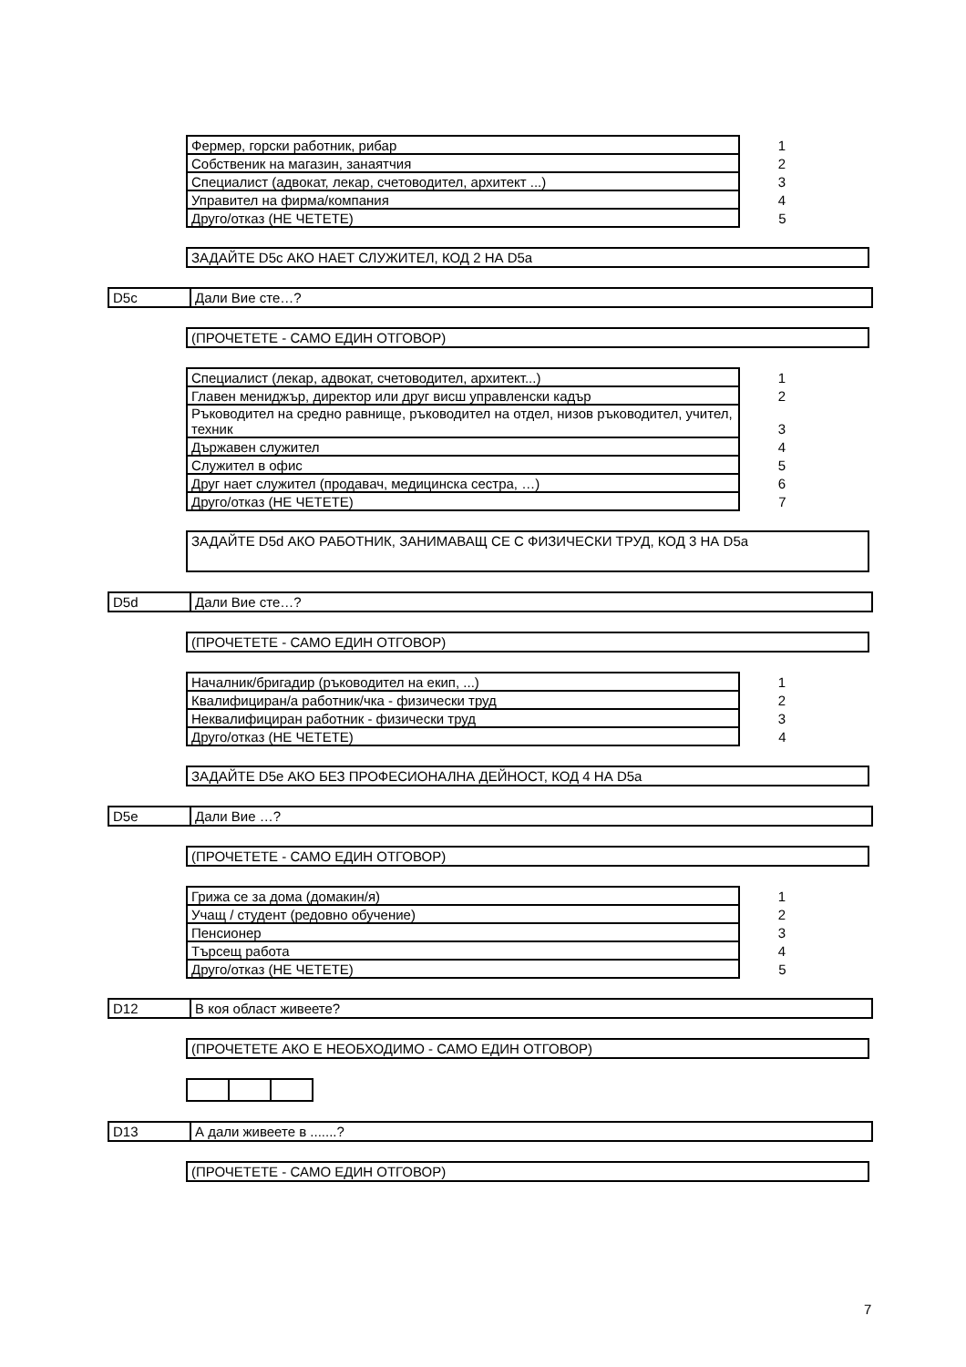| Фермер, горски работник, рибар | 1 |
| Собственик на магазин, занаятчия | 2 |
| Специалист (адвокат, лекар, счетоводител, архитект ...) | 3 |
| Управител на фирма/компания | 4 |
| Друго/отказ (НЕ ЧЕТЕТЕ) | 5 |
ЗАДАЙТЕ D5c АКО НАЕТ СЛУЖИТЕЛ, КОД 2 НА D5a
D5c Дали Вие сте…?
(ПРОЧЕТЕТЕ - САМО ЕДИН ОТГОВОР)
| Специалист (лекар, адвокат, счетоводител, архитект...) | 1 |
| Главен мениджър, директор или друг висш управленски кадър | 2 |
| Ръководител на средно равнище, ръководител на отдел, низов ръководител, учител, техник | 3 |
| Държавен служител | 4 |
| Служител в офис | 5 |
| Друг нает служител (продавач, медицинска сестра, …) | 6 |
| Друго/отказ (НЕ ЧЕТЕТЕ) | 7 |
ЗАДАЙТЕ D5d АКО РАБОТНИК, ЗАНИМАВАЩ СЕ С ФИЗИЧЕСКИ ТРУД, КОД 3 НА D5a
D5d Дали Вие сте…?
(ПРОЧЕТЕТЕ - САМО ЕДИН ОТГОВОР)
| Началник/бригадир (ръководител на екип, ...) | 1 |
| Квалифициран/а работник/чка - физически труд | 2 |
| Неквалифициран работник - физически труд | 3 |
| Друго/отказ (НЕ ЧЕТЕТЕ) | 4 |
ЗАДАЙТЕ D5e АКО БЕЗ ПРОФЕСИОНАЛНА ДЕЙНОСТ, КОД 4 НА D5a
D5e Дали Вие …?
(ПРОЧЕТЕТЕ - САМО ЕДИН ОТГОВОР)
| Грижа се за дома (домакин/я) | 1 |
| Учащ / студент (редовно обучение) | 2 |
| Пенсионер | 3 |
| Търсещ работа | 4 |
| Друго/отказ (НЕ ЧЕТЕТЕ) | 5 |
D12 В коя област живеете?
(ПРОЧЕТЕТЕ АКО Е НЕОБХОДИМО - САМО ЕДИН ОТГОВОР)
D13 А дали живеете в .......?
(ПРОЧЕТЕТЕ - САМО ЕДИН ОТГОВОР)
7